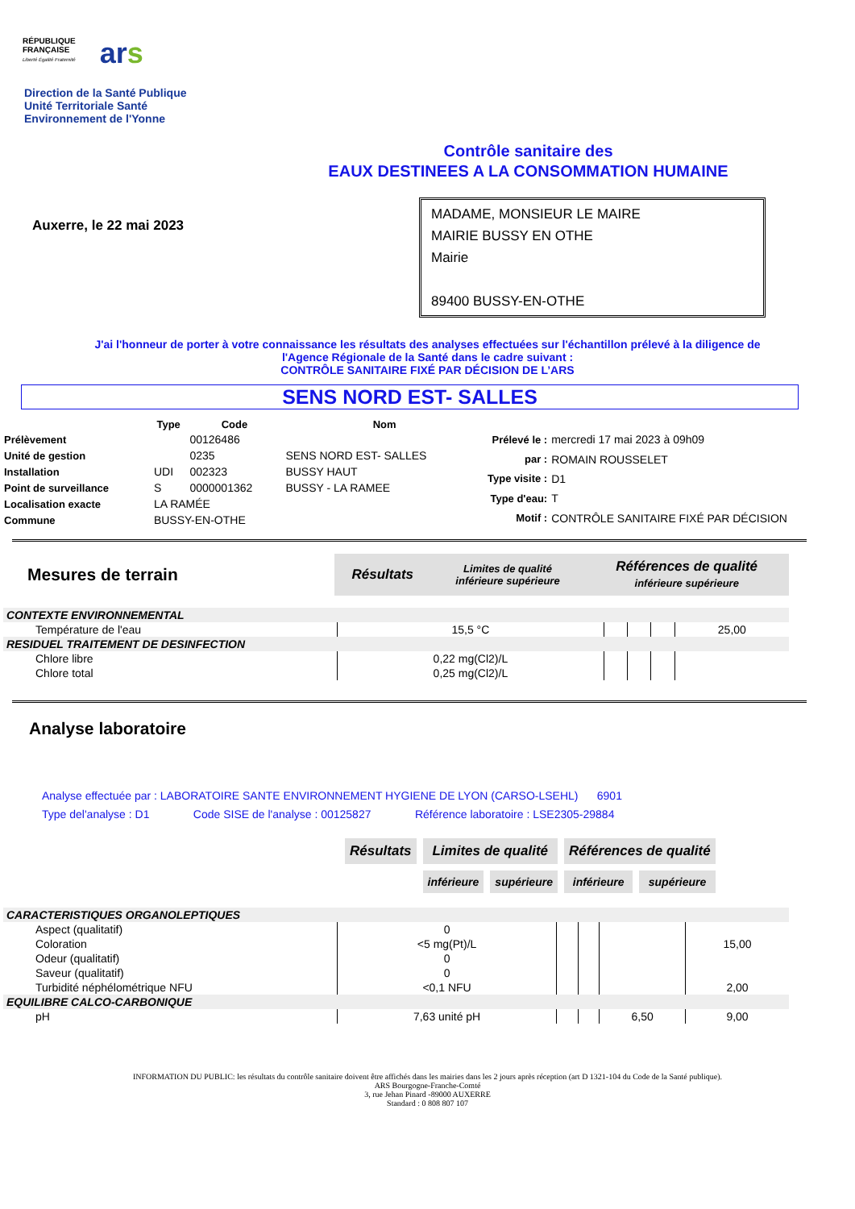RÉPUBLIQUE
FRANÇAISE
Liberté Égalité Fraternité
ars
Direction de la Santé Publique
Unité Territoriale Santé
Environnement de l'Yonne
Contrôle sanitaire des
EAUX DESTINEES A LA CONSOMMATION HUMAINE
Auxerre, le 22 mai 2023
MADAME, MONSIEUR LE MAIRE
MAIRIE BUSSY EN OTHE
Mairie
89400 BUSSY-EN-OTHE
J'ai l'honneur de porter à votre connaissance les résultats des analyses effectuées sur l'échantillon prélevé à la diligence de
l'Agence Régionale de la Santé dans le cadre suivant :
CONTRÔLE SANITAIRE FIXÉ PAR DÉCISION DE L’ARS
SENS NORD EST- SALLES
| | Type | Code | Nom |
| Prélèvement | | 00126486 | |
| Unité de gestion | | 0235 | SENS NORD EST- SALLES |
| Installation | UDI | 002323 | BUSSY HAUT |
| Point de surveillance | S | 0000001362 | BUSSY - LA RAMEE |
| Localisation exacte | LA RAMÉE | | |
| Commune | BUSSY-EN-OTHE | | |
| Prélevé le : | mercredi 17 mai 2023 à 09h09 |
| par : | ROMAIN ROUSSELET |
| Type visite : | D1 |
| Type d'eau: | T |
| Motif : | CONTRÔLE SANITAIRE FIXÉ PAR DÉCISION |
| Mesures de terrain | Résultats | Limites de qualité inférieure supérieure | Références de qualité inférieure supérieure |
| CONTEXTE ENVIRONNEMENTAL | | | | | |
| Température de l'eau | 15,5 °C | | | | 25,00 |
| RESIDUEL TRAITEMENT DE DESINFECTION | | | | | |
| Chlore libre | 0,22 mg(Cl2)/L | | | | |
| Chlore total | 0,25 mg(Cl2)/L | | | | |
Analyse laboratoire
Analyse effectuée par : LABORATOIRE SANTE ENVIRONNEMENT HYGIENE DE LYON (CARSO-LSEHL) 6901
Type del'analyse : D1 Code SISE de l'analyse : 00125827 Référence laboratoire : LSE2305-29884
| Résultats | Limites de qualité | | Références de qualité | |
| | inférieure | supérieure | inférieure | supérieure |
| CARACTERISTIQUES ORGANOLEPTIQUES | | | | | |
| Aspect (qualitatif) | 0 | | | | |
| Coloration | <5 mg(Pt)/L | | | | 15,00 |
| Odeur (qualitatif) | 0 | | | | |
| Saveur (qualitatif) | 0 | | | | |
| Turbidité néphélométrique NFU | <0,1 NFU | | | | 2,00 |
| EQUILIBRE CALCO-CARBONIQUE | | | | | |
| pH | 7,63 unité pH | | | 6,50 | 9,00 |
INFORMATION DU PUBLIC: les résultats du contrôle sanitaire doivent être affichés dans les mairies dans les 2 jours après réception (art D 1321-104 du Code de la Santé publique).
ARS Bourgogne-Franche-Comté
3, rue Jehan Pinard -89000 AUXERRE
Standard : 0 808 807 107